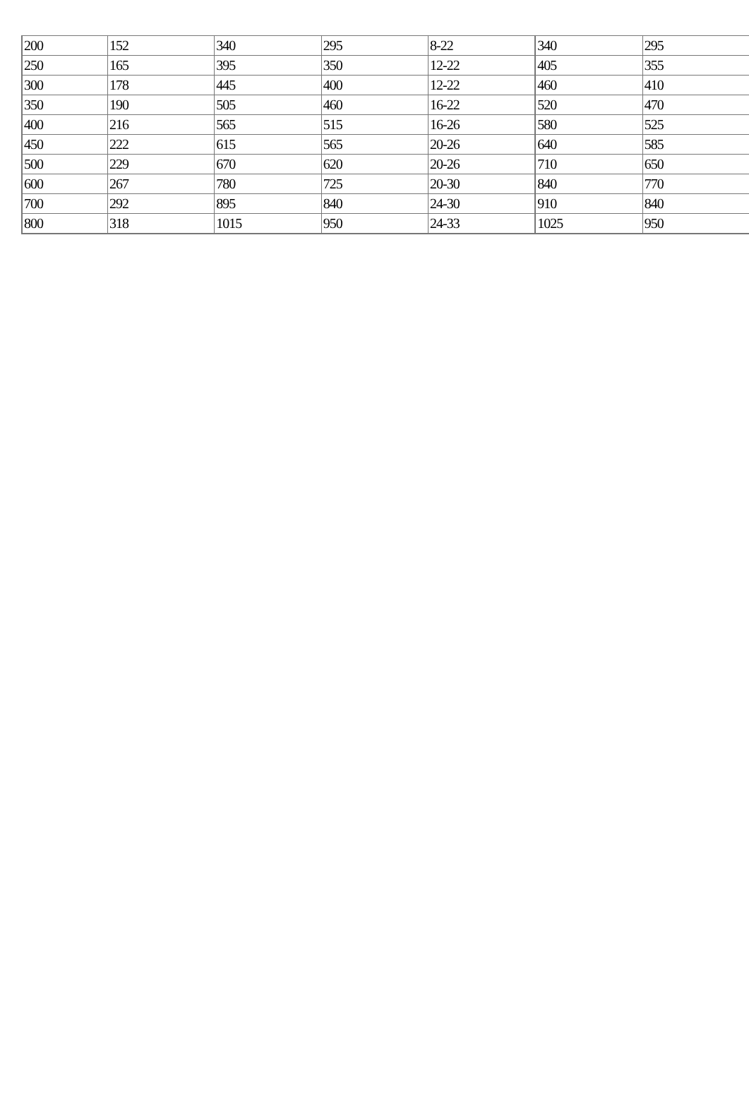| 200 | 152 | 340 | 295 | 8-22 | 340 | 295 |
| 250 | 165 | 395 | 350 | 12-22 | 405 | 355 |
| 300 | 178 | 445 | 400 | 12-22 | 460 | 410 |
| 350 | 190 | 505 | 460 | 16-22 | 520 | 470 |
| 400 | 216 | 565 | 515 | 16-26 | 580 | 525 |
| 450 | 222 | 615 | 565 | 20-26 | 640 | 585 |
| 500 | 229 | 670 | 620 | 20-26 | 710 | 650 |
| 600 | 267 | 780 | 725 | 20-30 | 840 | 770 |
| 700 | 292 | 895 | 840 | 24-30 | 910 | 840 |
| 800 | 318 | 1015 | 950 | 24-33 | 1025 | 950 |